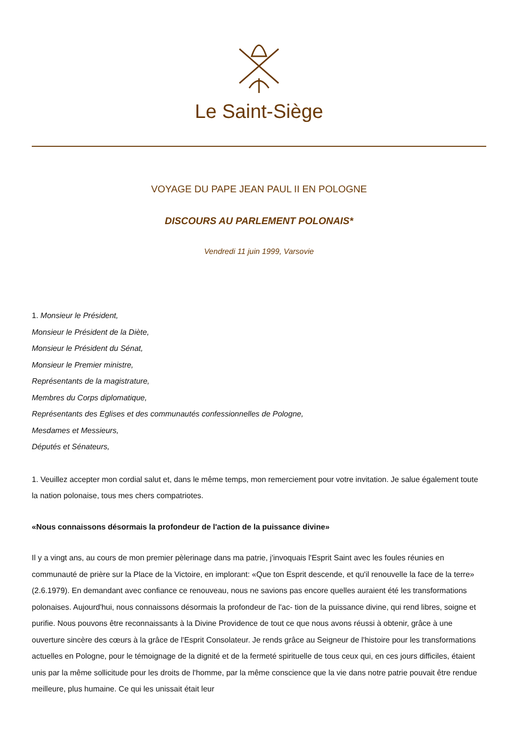Le Saint-Siège
VOYAGE DU PAPE JEAN PAUL II EN POLOGNE
DISCOURS AU PARLEMENT POLONAIS*
Vendredi 11 juin 1999, Varsovie
1. Monsieur le Président,
Monsieur le Président de la Diète,
Monsieur le Président du Sénat,
Monsieur le Premier ministre,
Représentants de la magistrature,
Membres du Corps diplomatique,
Représentants des Eglises et des communautés confessionnelles de Pologne,
Mesdames et Messieurs,
Députés et Sénateurs,
1. Veuillez accepter mon cordial salut et, dans le même temps, mon remerciement pour votre invitation. Je salue également toute la nation polonaise, tous mes chers compatriotes.
«Nous connaissons désormais la profondeur de l'action de la puissance divine»
Il y a vingt ans, au cours de mon premier pèlerinage dans ma patrie, j'invoquais l'Esprit Saint avec les foules réunies en communauté de prière sur la Place de la Victoire, en implorant: «Que ton Esprit descende, et qu'il renouvelle la face de la terre» (2.6.1979). En demandant avec confiance ce renouveau, nous ne savions pas encore quelles auraient été les transformations polonaises. Aujourd'hui, nous connaissons désormais la profondeur de l'ac- tion de la puissance divine, qui rend libres, soigne et purifie. Nous pouvons être reconnaissants à la Divine Providence de tout ce que nous avons réussi à obtenir, grâce à une ouverture sincère des cœurs à la grâce de l'Esprit Consolateur. Je rends grâce au Seigneur de l'histoire pour les transformations actuelles en Pologne, pour le témoignage de la dignité et de la fermeté spirituelle de tous ceux qui, en ces jours difficiles, étaient unis par la même sollicitude pour les droits de l'homme, par la même conscience que la vie dans notre patrie pouvait être rendue meilleure, plus humaine. Ce qui les unissait était leur